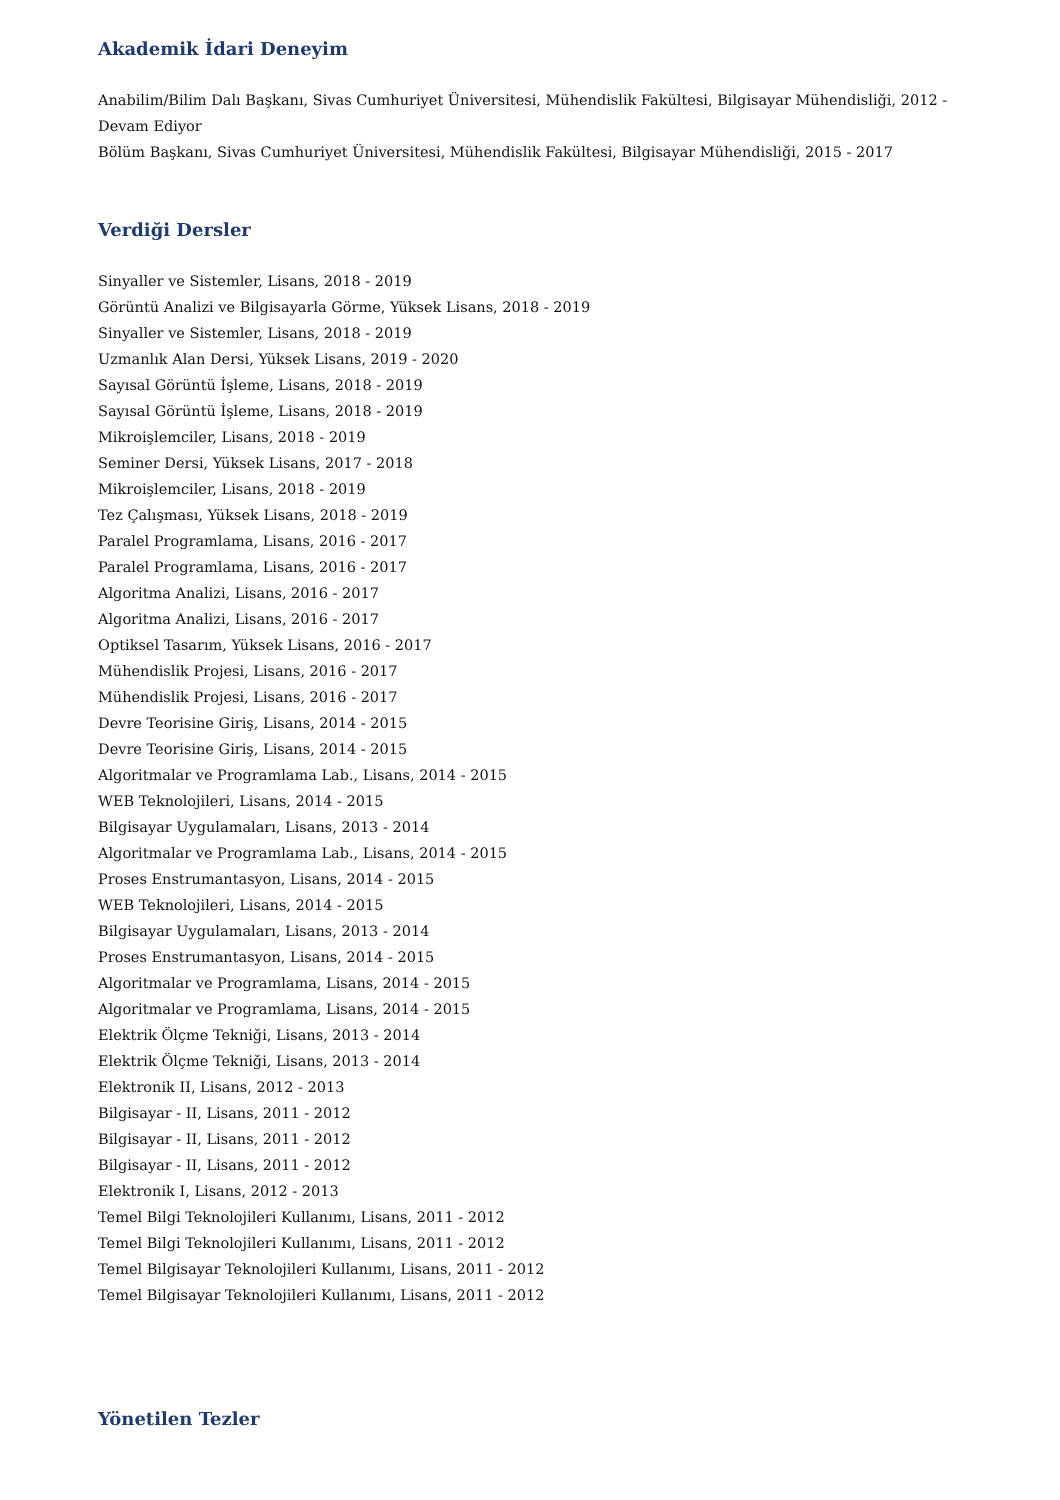Akademik İdari Deneyim
Anabilim/Bilim Dalı Başkanı, Sivas Cumhuriyet Üniversitesi, Mühendislik Fakültesi, Bilgisayar Mühendisliği, 2012 - Devam Ediyor
Bölüm Başkanı, Sivas Cumhuriyet Üniversitesi, Mühendislik Fakültesi, Bilgisayar Mühendisliği, 2015 - 2017
Verdiği Dersler
Sinyaller ve Sistemler, Lisans, 2018 - 2019
Görüntü Analizi ve Bilgisayarla Görme, Yüksek Lisans, 2018 - 2019
Sinyaller ve Sistemler, Lisans, 2018 - 2019
Uzmanlık Alan Dersi, Yüksek Lisans, 2019 - 2020
Sayısal Görüntü İşleme, Lisans, 2018 - 2019
Sayısal Görüntü İşleme, Lisans, 2018 - 2019
Mikroişlemciler, Lisans, 2018 - 2019
Seminer Dersi, Yüksek Lisans, 2017 - 2018
Mikroişlemciler, Lisans, 2018 - 2019
Tez Çalışması, Yüksek Lisans, 2018 - 2019
Paralel Programlama, Lisans, 2016 - 2017
Paralel Programlama, Lisans, 2016 - 2017
Algoritma Analizi, Lisans, 2016 - 2017
Algoritma Analizi, Lisans, 2016 - 2017
Optiksel Tasarım, Yüksek Lisans, 2016 - 2017
Mühendislik Projesi, Lisans, 2016 - 2017
Mühendislik Projesi, Lisans, 2016 - 2017
Devre Teorisine Giriş, Lisans, 2014 - 2015
Devre Teorisine Giriş, Lisans, 2014 - 2015
Algoritmalar ve Programlama Lab., Lisans, 2014 - 2015
WEB Teknolojileri, Lisans, 2014 - 2015
Bilgisayar Uygulamaları, Lisans, 2013 - 2014
Algoritmalar ve Programlama Lab., Lisans, 2014 - 2015
Proses Enstrumantasyon, Lisans, 2014 - 2015
WEB Teknolojileri, Lisans, 2014 - 2015
Bilgisayar Uygulamaları, Lisans, 2013 - 2014
Proses Enstrumantasyon, Lisans, 2014 - 2015
Algoritmalar ve Programlama, Lisans, 2014 - 2015
Algoritmalar ve Programlama, Lisans, 2014 - 2015
Elektrik Ölçme Tekniği, Lisans, 2013 - 2014
Elektrik Ölçme Tekniği, Lisans, 2013 - 2014
Elektronik II, Lisans, 2012 - 2013
Bilgisayar - II, Lisans, 2011 - 2012
Bilgisayar - II, Lisans, 2011 - 2012
Bilgisayar - II, Lisans, 2011 - 2012
Elektronik I, Lisans, 2012 - 2013
Temel Bilgi Teknolojileri Kullanımı, Lisans, 2011 - 2012
Temel Bilgi Teknolojileri Kullanımı, Lisans, 2011 - 2012
Temel Bilgisayar Teknolojileri Kullanımı, Lisans, 2011 - 2012
Temel Bilgisayar Teknolojileri Kullanımı, Lisans, 2011 - 2012
Yönetilen Tezler